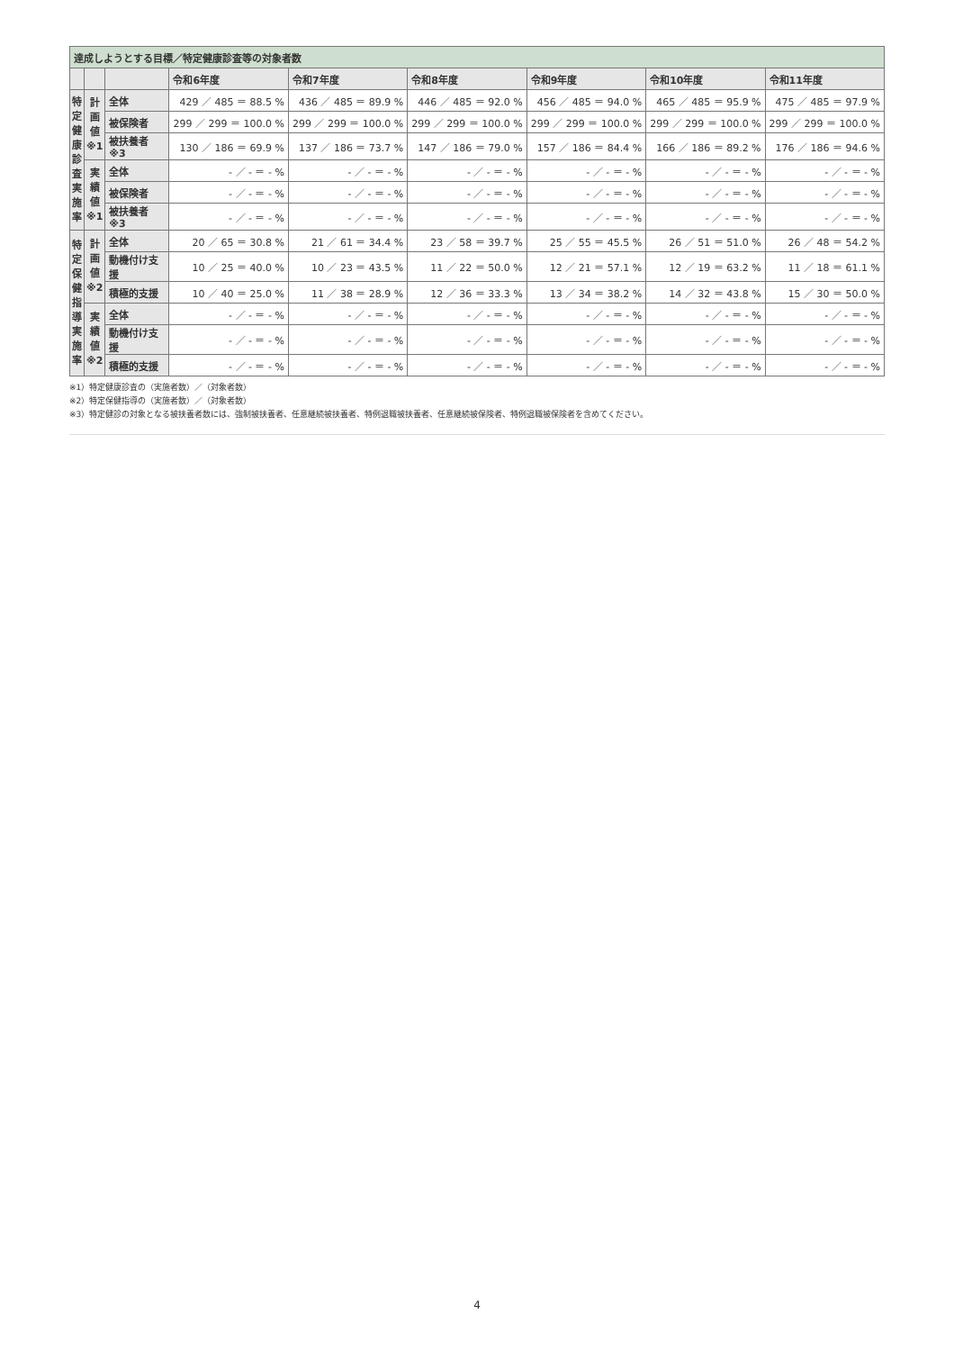| 達成しようとする目標／特定健康診査等の対象者数 | | | | | | | | |
| --- | --- | --- | --- | --- | --- | --- | --- | --- |
| | | | 令和6年度 | 令和7年度 | 令和8年度 | 令和9年度 | 令和10年度 | 令和11年度 |
| 特 定 健 康 診 査 実 施 率 | 計 画 値 ※1 | 全体 | 429 ／ 485 ＝ 88.5 % | 436 ／ 485 ＝ 89.9 % | 446 ／ 485 ＝ 92.0 % | 456 ／ 485 ＝ 94.0 % | 465 ／ 485 ＝ 95.9 % | 475 ／ 485 ＝ 97.9 % |
| | | 被保険者 | 299 ／ 299 ＝ 100.0 % | 299 ／ 299 ＝ 100.0 % | 299 ／ 299 ＝ 100.0 % | 299 ／ 299 ＝ 100.0 % | 299 ／ 299 ＝ 100.0 % | 299 ／ 299 ＝ 100.0 % |
| | | 被扶養者 ※3 | 130 ／ 186 ＝ 69.9 % | 137 ／ 186 ＝ 73.7 % | 147 ／ 186 ＝ 79.0 % | 157 ／ 186 ＝ 84.4 % | 166 ／ 186 ＝ 89.2 % | 176 ／ 186 ＝ 94.6 % |
| | 実 績 値 ※1 | 全体 | - ／ - ＝ - % | - ／ - ＝ - % | - ／ - ＝ - % | - ／ - ＝ - % | - ／ - ＝ - % | - ／ - ＝ - % |
| | | 被保険者 | - ／ - ＝ - % | - ／ - ＝ - % | - ／ - ＝ - % | - ／ - ＝ - % | - ／ - ＝ - % | - ／ - ＝ - % |
| | | 被扶養者 ※3 | - ／ - ＝ - % | - ／ - ＝ - % | - ／ - ＝ - % | - ／ - ＝ - % | - ／ - ＝ - % | - ／ - ＝ - % |
| 特 定 保 健 指 導 実 施 率 | 計 画 値 ※2 | 全体 | 20 ／ 65 ＝ 30.8 % | 21 ／ 61 ＝ 34.4 % | 23 ／ 58 ＝ 39.7 % | 25 ／ 55 ＝ 45.5 % | 26 ／ 51 ＝ 51.0 % | 26 ／ 48 ＝ 54.2 % |
| | | 動機付け支援 | 10 ／ 25 ＝ 40.0 % | 10 ／ 23 ＝ 43.5 % | 11 ／ 22 ＝ 50.0 % | 12 ／ 21 ＝ 57.1 % | 12 ／ 19 ＝ 63.2 % | 11 ／ 18 ＝ 61.1 % |
| | | 積極的支援 | 10 ／ 40 ＝ 25.0 % | 11 ／ 38 ＝ 28.9 % | 12 ／ 36 ＝ 33.3 % | 13 ／ 34 ＝ 38.2 % | 14 ／ 32 ＝ 43.8 % | 15 ／ 30 ＝ 50.0 % |
| | 実 績 値 ※2 | 全体 | - ／ - ＝ - % | - ／ - ＝ - % | - ／ - ＝ - % | - ／ - ＝ - % | - ／ - ＝ - % | - ／ - ＝ - % |
| | | 動機付け支援 | - ／ - ＝ - % | - ／ - ＝ - % | - ／ - ＝ - % | - ／ - ＝ - % | - ／ - ＝ - % | - ／ - ＝ - % |
| | | 積極的支援 | - ／ - ＝ - % | - ／ - ＝ - % | - ／ - ＝ - % | - ／ - ＝ - % | - ／ - ＝ - % | - ／ - ＝ - % |
※1）特定健康診査の（実施者数）／（対象者数）
※2）特定保健指導の（実施者数）／（対象者数）
※3）特定健診の対象となる被扶養者数には、強制被扶養者、任意継続被扶養者、特例退職被扶養者、任意継続被保険者、特例退職被保険者を含めてください。
4